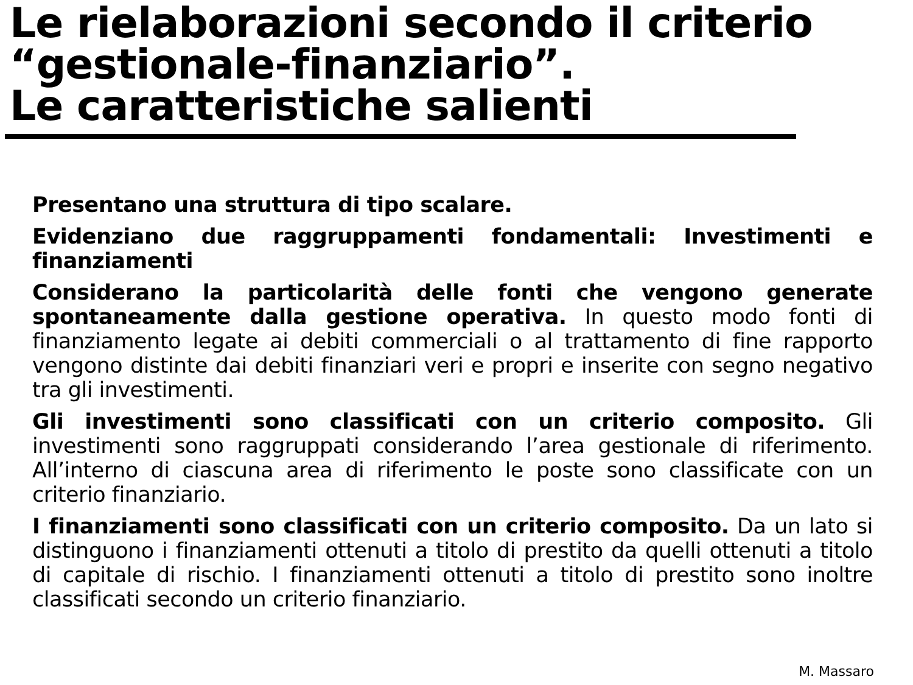Le rielaborazioni secondo il criterio “gestionale-finanziario”.
Le caratteristiche salienti
Presentano una struttura di tipo scalare.
Evidenziano due raggruppamenti fondamentali: Investimenti e finanziamenti
Considerano la particolarità delle fonti che vengono generate spontaneamente dalla gestione operativa. In questo modo fonti di finanziamento legate ai debiti commerciali o al trattamento di fine rapporto vengono distinte dai debiti finanziari veri e propri e inserite con segno negativo tra gli investimenti.
Gli investimenti sono classificati con un criterio composito. Gli investimenti sono raggruppati considerando l’area gestionale di riferimento. All’interno di ciascuna area di riferimento le poste sono classificate con un criterio finanziario.
I finanziamenti sono classificati con un criterio composito. Da un lato si distinguono i finanziamenti ottenuti a titolo di prestito da quelli ottenuti a titolo di capitale di rischio. I finanziamenti ottenuti a titolo di prestito sono inoltre classificati secondo un criterio finanziario.
M. Massaro